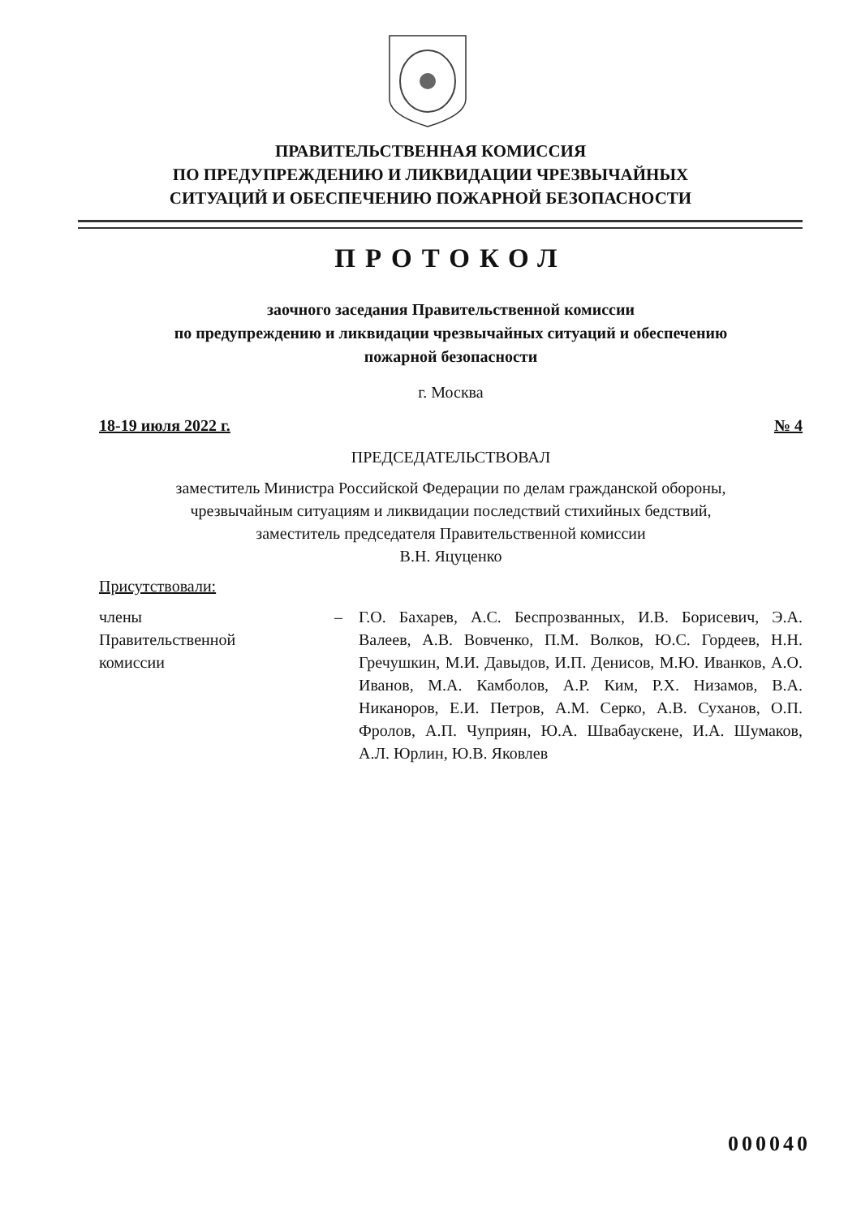ПРАВИТЕЛЬСТВЕННАЯ КОМИССИЯ
ПО ПРЕДУПРЕЖДЕНИЮ И ЛИКВИДАЦИИ ЧРЕЗВЫЧАЙНЫХ
СИТУАЦИЙ И ОБЕСПЕЧЕНИЮ ПОЖАРНОЙ БЕЗОПАСНОСТИ
ПРОТОКОЛ
заочного заседания Правительственной комиссии
по предупреждению и ликвидации чрезвычайных ситуаций и обеспечению
пожарной безопасности
г. Москва
18-19 июля 2022 г. № 4
ПРЕДСЕДАТЕЛЬСТВОВАЛ
заместитель Министра Российской Федерации по делам гражданской обороны,
чрезвычайным ситуациям и ликвидации последствий стихийных бедствий,
заместитель председателя Правительственной комиссии
В.Н. Яцуценко
Присутствовали:
| члены Правительственной комиссии | – | Г.О. Бахарев, А.С. Беспрозванных, И.В. Борисевич, Э.А. Валеев, А.В. Вовченко, П.М. Волков, Ю.С. Гордеев, Н.Н. Гречушкин, М.И. Давыдов, И.П. Денисов, М.Ю. Иванков, А.О. Иванов, М.А. Камболов, А.Р. Ким, Р.Х. Низамов, В.А. Никаноров, Е.И. Петров, А.М. Серко, А.В. Суханов, О.П. Фролов, А.П. Чуприян, Ю.А. Швабаускене, И.А. Шумаков, А.Л. Юрлин, Ю.В. Яковлев |
000040